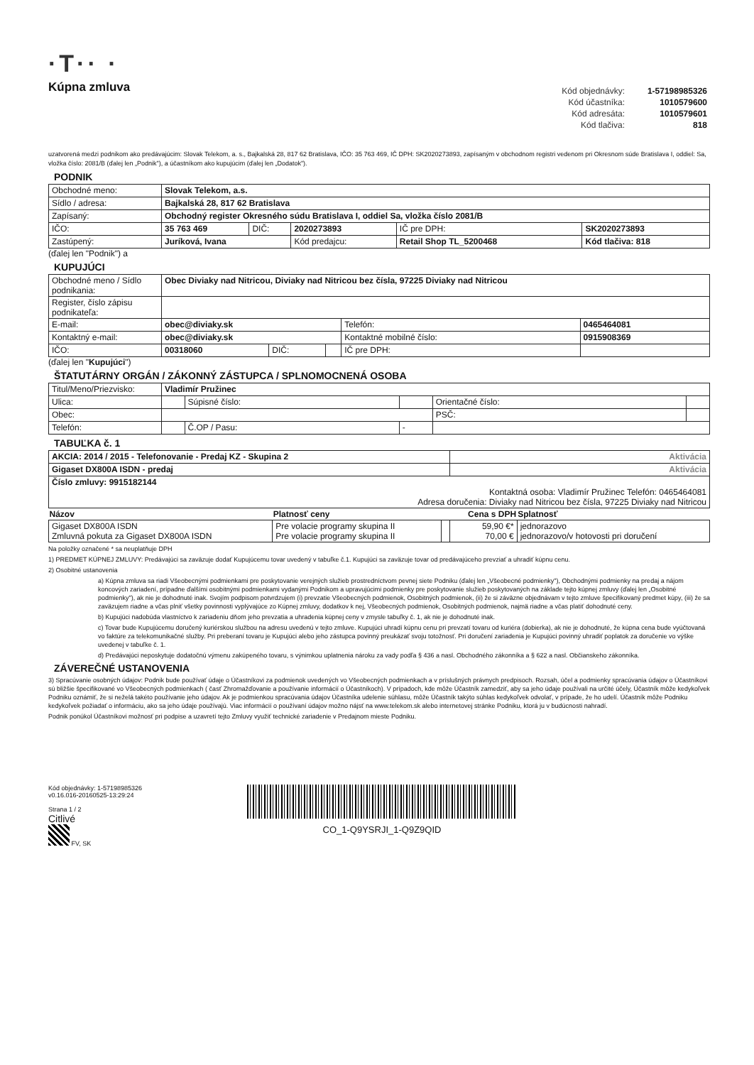·T·· ·
Kúpna zmluva
| Kód objednávky: | 1-57198985326 |
| Kód účastníka: | 1010579600 |
| Kód adresáta: | 1010579601 |
| Kód tlačiva: | 818 |
uzatvorená medzi podnikom ako predávajúcim: Slovak Telekom, a. s., Bajkalská 28, 817 62 Bratislava, IČO: 35 763 469, IČ DPH: SK2020273893, zapísaným v obchodnom registri vedenom pri Okresnom súde Bratislava I, oddiel: Sa, vložka číslo: 2081/B (ďalej len „Podnik"), a účastníkom ako kupujúcim (ďalej len „Dodatok").
PODNIK
| Obchodné meno: | Slovak Telekom, a.s. | | | | |
| Sídlo / adresa: | Bajkalská 28, 817 62 Bratislava | | | | |
| Zapísaný: | Obchodný register Okresného súdu Bratislava I, oddiel Sa, vložka číslo 2081/B | | | | |
| IČO: | 35 763 469 | DIČ: | 2020273893 | IČ pre DPH: | SK2020273893 |
| Zastúpený: | Juríková, Ivana | | Kód predajcu: | Retail Shop TL_5200468 | Kód tlačiva: 818 |
(ďalej len "Podnik") a
KUPUJÚCI
| Obchodné meno / Sídlo podnikania: | Obec Diviaky nad Nitricou, Diviaky nad Nitricou bez čísla, 97225 Diviaky nad Nitricou | | | | |
| Register, číslo zápisu podnikateľa: | | | | | |
| E-mail: | obec@diviaky.sk | | | Telefón: | 0465464081 |
| Kontaktný e-mail: | obec@diviaky.sk | | | Kontaktné mobilné číslo: | 0915908369 |
| IČO: | 00318060 | DIČ: | | IČ pre DPH: | |
(ďalej len "Kupujúci")
ŠTATUTÁRNY ORGÁN / ZÁKONNÝ ZÁSTUPCA / SPLNOMOCNENÁ OSOBA
| Titul/Meno/Priezvisko: | Vladimír Pružinec | | | | |
| Ulica: | | Súpisné číslo: | | Orientačné číslo: | |
| Obec: | | | | PSČ: | |
| Telefón: | | Č.OP / Pasu: | - | | |
TABUĽKA č. 1
| AKCIA: 2014 / 2015 - Telefonovanie - Predaj KZ - Skupina 2 | | | Aktivácia | |
| Gigaset DX800A ISDN - predaj | | | Aktivácia | |
| Číslo zmluvy: 9915182144 Kontaktná osoba: Vladimír Pružinec Telefón: 0465464081 Adresa doručenia: Diviaky nad Nitricou bez čísla, 97225 Diviaky nad Nitricou | | | | |
| Názov | Platnosť ceny | | Cena s DPH | Splatnosť |
| Gigaset DX800A ISDN Zmluvná pokuta za Gigaset DX800A ISDN | Pre volacie programy skupina II Pre volacie programy skupina II | | 59,90 €* 70,00 € | jednorazovo jednorazovo/v hotovosti pri doručení |
Na položky označené * sa neuplatňuje DPH
1) PREDMET KÚPNEJ ZMLUVY: Predávajúci sa zaväzuje dodať Kupujúcemu tovar uvedený v tabuľke č.1. Kupujúci sa zaväzuje tovar od predávajúceho prevziať a uhradiť kúpnu cenu.
2) Osobitné ustanovenia
a) Kúpna zmluva sa riadi Všeobecnými podmienkami pre poskytovanie verejných služieb prostredníctvom pevnej siete Podniku (ďalej len „Všeobecné podmienky"), Obchodnými podmienky na predaj a nájom koncových zariadení, prípadne ďalšími osobitnými podmienkami vydanými Podnikom a upravujúcimi podmienky pre poskytovanie služieb poskytovaných na základe tejto kúpnej zmluvy (ďalej len „Osobitné podmienky"), ak nie je dohodnuté inak. Svojím podpisom potvrdzujem (i) prevzatie Všeobecných podmienok, Osobitných podmienok, (ii) že si záväzne objednávam v tejto zmluve špecifikovaný predmet kúpy, (iii) že sa zaväzujem riadne a včas plniť všetky povinnosti vyplývajúce zo Kúpnej zmluvy, dodatkov k nej, Všeobecných podmienok, Osobitných podmienok, najmä riadne a včas platiť dohodnuté ceny.
b) Kupujúci nadobúda vlastníctvo k zariadeniu dňom jeho prevzatia a uhradenia kúpnej ceny v zmysle tabuľky č. 1, ak nie je dohodnuté inak.
c) Tovar bude Kupujúcemu doručený kuriérskou službou na adresu uvedenú v tejto zmluve. Kupujúci uhradí kúpnu cenu pri prevzatí tovaru od kuriéra (dobierka), ak nie je dohodnuté, že kúpna cena bude vyúčtovaná vo faktúre za telekomunikačné služby. Pri preberaní tovaru je Kupujúci alebo jeho zástupca povinný preukázať svoju totožnosť. Pri doručení zariadenia je Kupujúci povinný uhradiť poplatok za doručenie vo výške uvedenej v tabuľke č. 1.
d) Predávajúci neposkytuje dodatočnú výmenu zakúpeného tovaru, s výnimkou uplatnenia nároku za vady podľa § 436 a nasl. Obchodného zákonníka a § 622 a nasl. Občianskeho zákonníka.
ZÁVEREČNÉ USTANOVENIA
3) Spracúvanie osobných údajov: Podnik bude používať údaje o Účastníkovi za podmienok uvedených vo Všeobecných podmienkach a v príslušných právnych predpisoch. Rozsah, účel a podmienky spracúvania údajov o Účastníkovi sú bližšie špecifikované vo Všeobecných podmienkach ( časť Zhromažďovanie a používanie informácií o Účastníkoch). V prípadoch, kde môže Účastník zamedziť, aby sa jeho údaje používali na určité účely, Účastník môže kedykoľvek Podniku oznámiť, že si neželá takéto používanie jeho údajov. Ak je podmienkou spracúvania údajov Účastníka udelenie súhlasu, môže Účastník takýto súhlas kedykoľvek odvolať, v prípade, že ho udelí. Účastník môže Podniku kedykoľvek požiadať o informáciu, ako sa jeho údaje používajú. Viac informácií o používaní údajov možno nájsť na www.telekom.sk alebo internetovej stránke Podniku, ktorá ju v budúcnosti nahradí.
Podnik ponúkol Účastníkovi možnosť pri podpise a uzavretí tejto Zmluvy využiť technické zariadenie v Predajnom mieste Podniku.
Kód objednávky: 1-57198985326
v0.16.016-20160525-13:29:24
Strana 1 / 2
Citlivé
FV, SK
CO_1-Q9YSRJI_1-Q9Z9QID